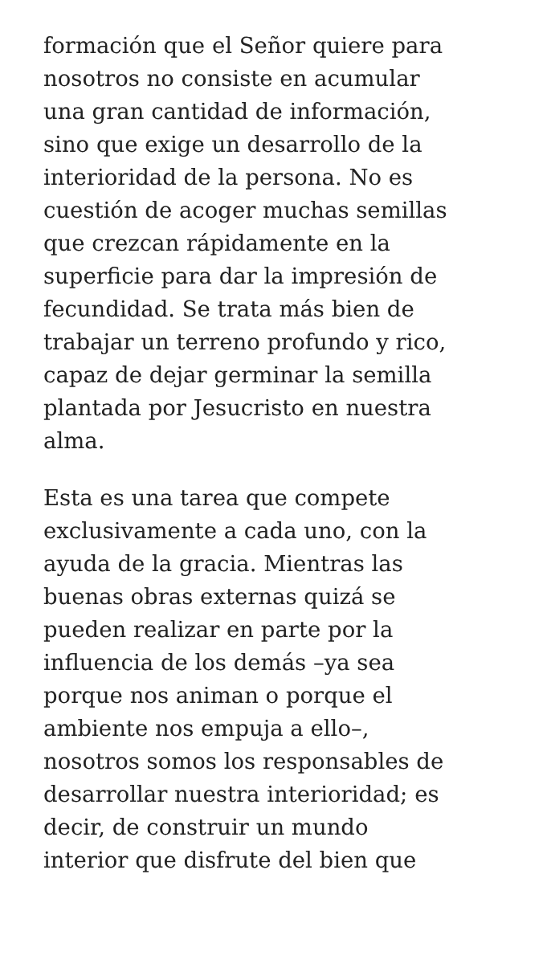formación que el Señor quiere para
nosotros no consiste en acumular
una gran cantidad de información,
sino que exige un desarrollo de la
interioridad de la persona. No es
cuestión de acoger muchas semillas
que crezcan rápidamente en la
superficie para dar la impresión de
fecundidad. Se trata más bien de
trabajar un terreno profundo y rico,
capaz de dejar germinar la semilla
plantada por Jesucristo en nuestra
alma.
Esta es una tarea que compete
exclusivamente a cada uno, con la
ayuda de la gracia. Mientras las
buenas obras externas quizá se
pueden realizar en parte por la
influencia de los demás –ya sea
porque nos animan o porque el
ambiente nos empuja a ello–,
nosotros somos los responsables de
desarrollar nuestra interioridad; es
decir, de construir un mundo
interior que disfrute del bien que